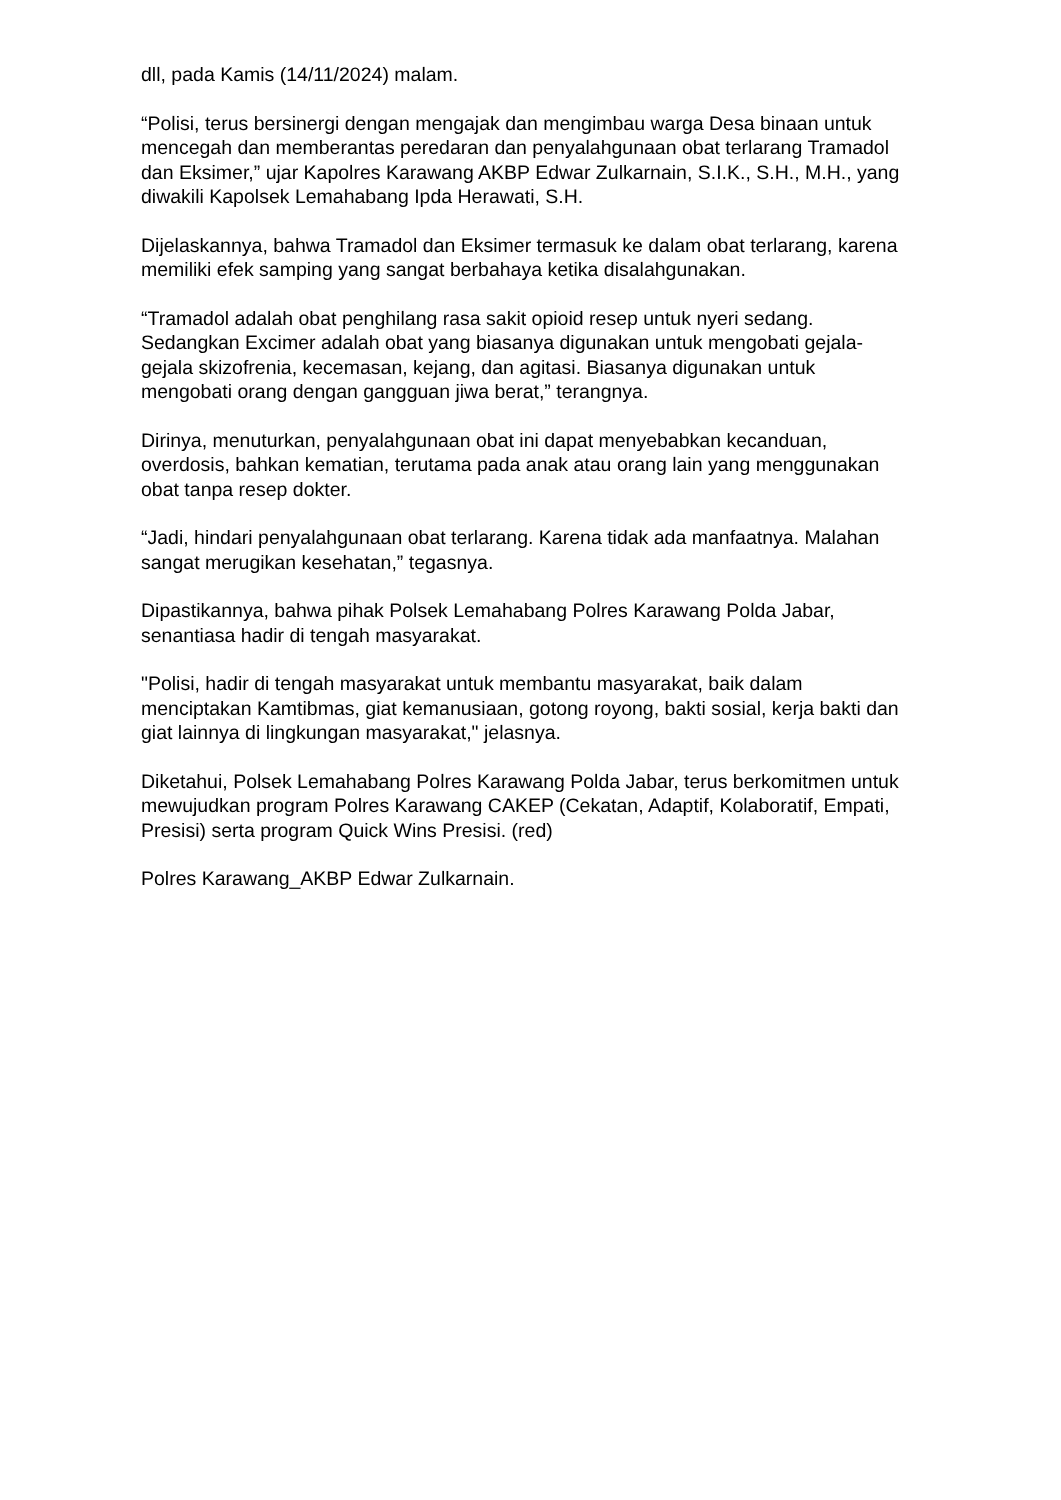dll, pada Kamis (14/11/2024) malam.
“Polisi, terus bersinergi dengan mengajak dan mengimbau warga Desa binaan untuk mencegah dan memberantas peredaran dan penyalahgunaan obat terlarang Tramadol dan Eksimer,” ujar Kapolres Karawang AKBP Edwar Zulkarnain, S.I.K., S.H., M.H., yang diwakili Kapolsek Lemahabang Ipda Herawati, S.H.
Dijelaskannya, bahwa Tramadol dan Eksimer termasuk ke dalam obat terlarang, karena memiliki efek samping yang sangat berbahaya ketika disalahgunakan.
“Tramadol adalah obat penghilang rasa sakit opioid resep untuk nyeri sedang. Sedangkan Excimer adalah obat yang biasanya digunakan untuk mengobati gejala-gejala skizofrenia, kecemasan, kejang, dan agitasi. Biasanya digunakan untuk mengobati orang dengan gangguan jiwa berat,” terangnya.
Dirinya, menuturkan, penyalahgunaan obat ini dapat menyebabkan kecanduan, overdosis, bahkan kematian, terutama pada anak atau orang lain yang menggunakan obat tanpa resep dokter.
“Jadi, hindari penyalahgunaan obat terlarang. Karena tidak ada manfaatnya. Malahan sangat merugikan kesehatan,” tegasnya.
Dipastikannya, bahwa pihak Polsek Lemahabang Polres Karawang Polda Jabar, senantiasa hadir di tengah masyarakat.
"Polisi, hadir di tengah masyarakat untuk membantu masyarakat, baik dalam menciptakan Kamtibmas, giat kemanusiaan, gotong royong, bakti sosial, kerja bakti dan giat lainnya di lingkungan masyarakat," jelasnya.
Diketahui, Polsek Lemahabang Polres Karawang Polda Jabar, terus berkomitmen untuk mewujudkan program Polres Karawang CAKEP (Cekatan, Adaptif, Kolaboratif, Empati, Presisi) serta program Quick Wins Presisi. (red)
Polres Karawang_AKBP Edwar Zulkarnain.